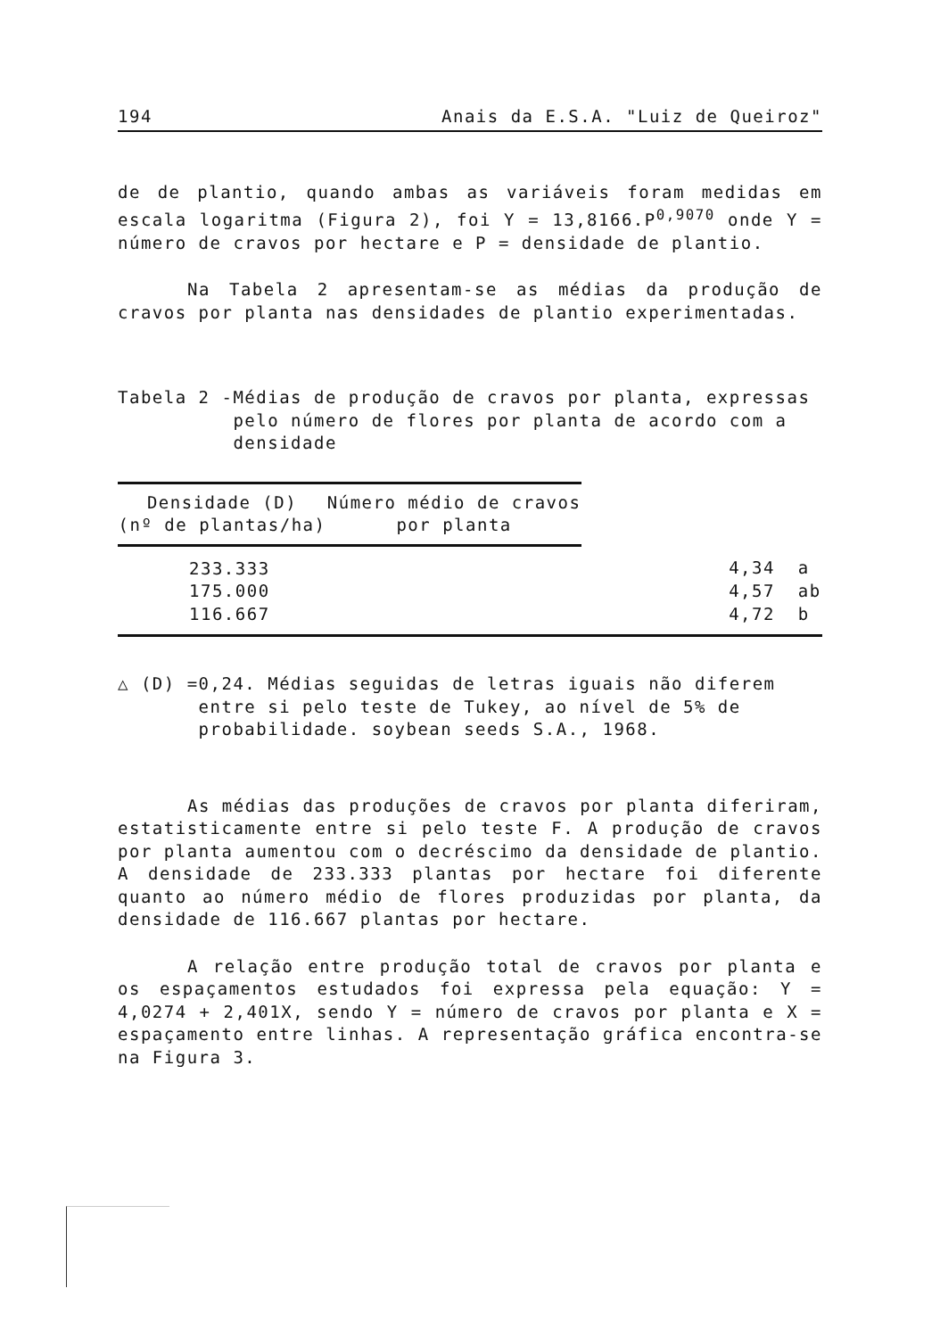194 Anais da E.S.A. "Luiz de Queiroz"
de de plantio, quando ambas as variáveis foram medidas em escala logaritma (Figura 2), foi Y = 13,8166.P<sup>0,9070</sup> onde Y = número de cravos por hectare e P = densidade de plantio.
Na Tabela 2 apresentam-se as médias da produção de cravos por planta nas densidades de plantio experimentadas.
Tabela 2 - Médias de produção de cravos por planta, expressas pelo número de flores por planta de acordo com a densidade
| Densidade (D) (nº de plantas/ha) | Número médio de cravos por planta | |
| --- | --- | --- |
| 233.333 | | 4,34 a |
| 175.000 | | 4,57 ab |
| 116.667 | | 4,72 b |
△ (D) = 0,24. Médias seguidas de letras iguais não diferem entre si pelo teste de Tukey, ao nível de 5% de probabilidade. soybean seeds S.A., 1968.
As médias das produções de cravos por planta diferiram, estatisticamente entre si pelo teste F. A produção de cravos por planta aumentou com o decréscimo da densidade de plantio. A densidade de 233.333 plantas por hectare foi diferente quanto ao número médio de flores produzidas por planta, da densidade de 116.667 plantas por hectare.
A relação entre produção total de cravos por planta e os espaçamentos estudados foi expressa pela equação: Y = 4,0274 + 2,401X, sendo Y = número de cravos por planta e X = espaçamento entre linhas. A representação gráfica encontra-se na Figura 3.